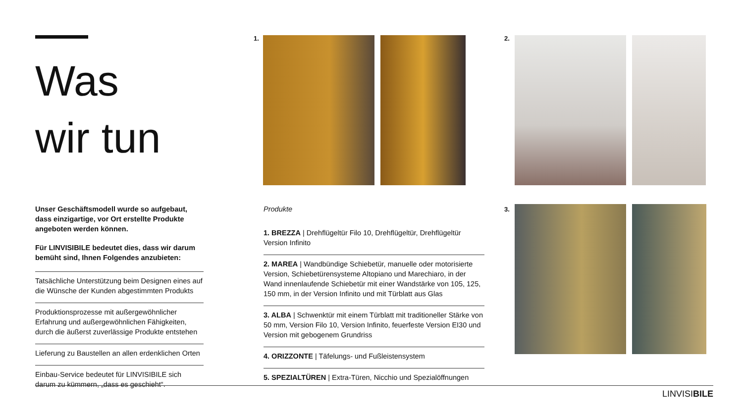Was
wir tun
1. 2.
3.
Unser Geschäftsmodell wurde so aufgebaut, dass einzigartige, vor Ort erstellte Produkte angeboten werden können.
Für LINVISIBILE bedeutet dies, dass wir darum bemüht sind, Ihnen Folgendes anzubieten:
Tatsächliche Unterstützung beim Designen eines auf die Wünsche der Kunden abgestimmten Produkts
Produktionsprozesse mit außergewöhnlicher Erfahrung und außergewöhnlichen Fähigkeiten, durch die äußerst zuverlässige Produkte entstehen
Lieferung zu Baustellen an allen erdenklichen Orten
Einbau-Service bedeutet für LINVISIBILE sich darum zu kümmern, „dass es geschieht“.
Produkte
1. BREZZA | Drehflügeltür Filo 10, Drehflügeltür, Drehflügeltür Version Infinito
2. MAREA | Wandbündige Schiebetür, manuelle oder motorisierte Version, Schiebetürensysteme Altopiano und Marechiaro, in der Wand innenlaufende Schiebetür mit einer Wandstärke von 105, 125, 150 mm, in der Version Infinito und mit Türblatt aus Glas
3. ALBA | Schwenktür mit einem Türblatt mit traditioneller Stärke von 50 mm, Version Filo 10, Version Infinito, feuerfeste Version EI30 und Version mit gebogenem Grundriss
4. ORIZZONTE | Täfelungs- und Fußleistensystem
5. SPEZIALTÜREN | Extra-Türen, Nicchio und Spezialöffnungen
LINVISIBILE